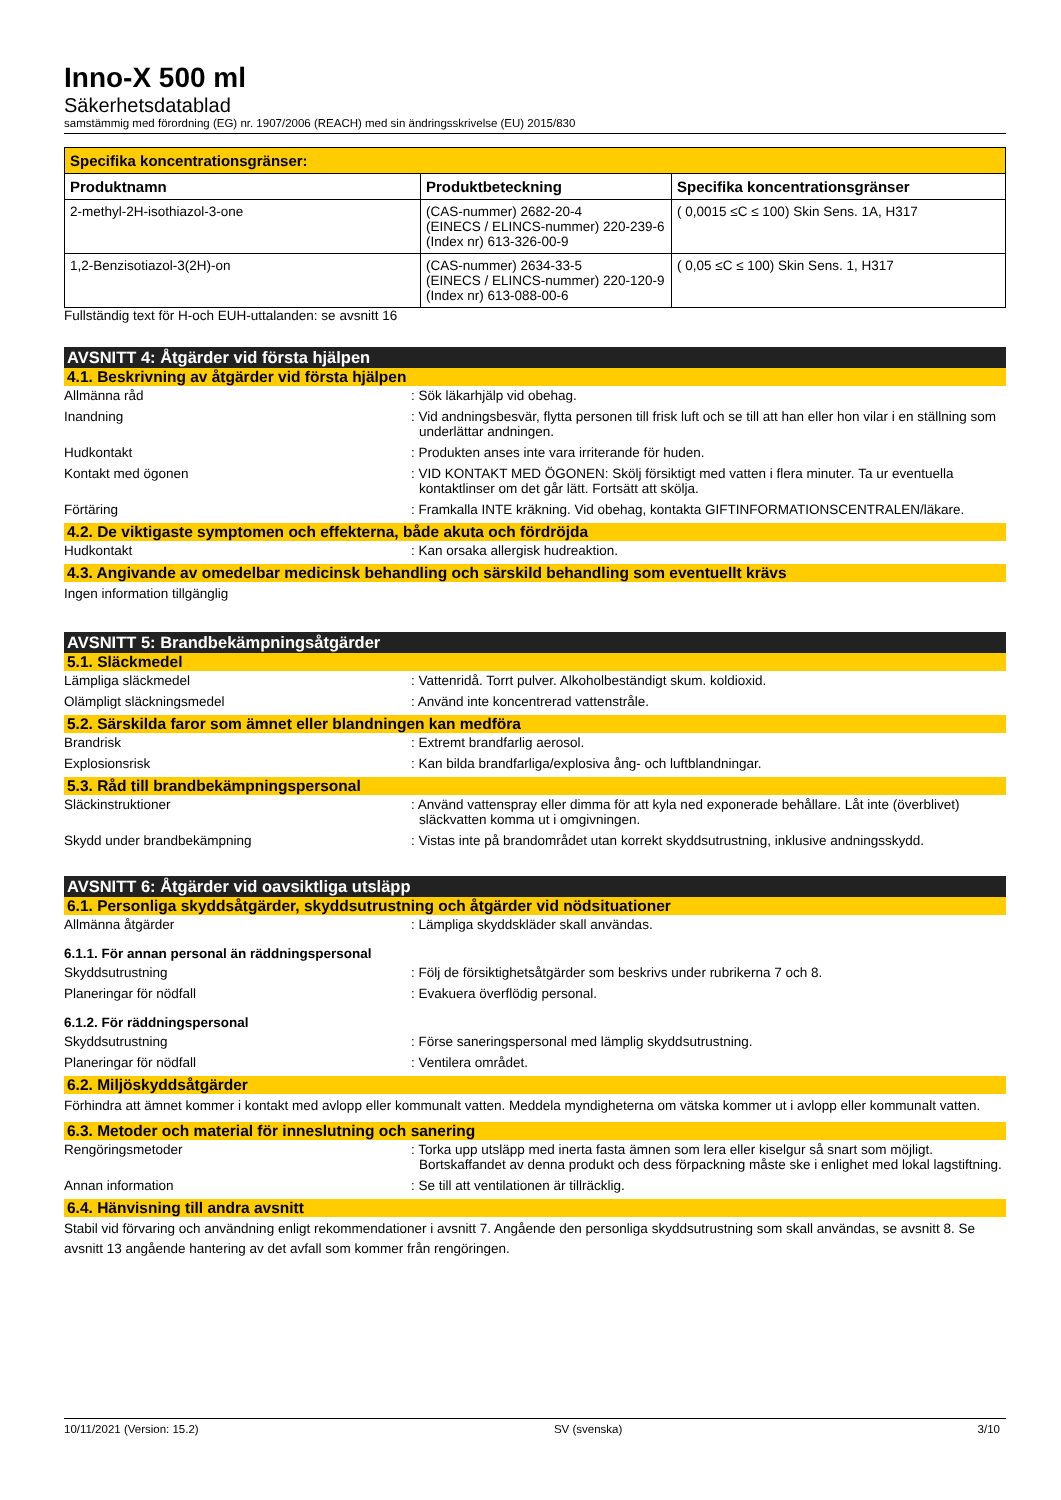Inno-X 500 ml
Säkerhetsdatablad
samstämmig med förordning (EG) nr. 1907/2006 (REACH) med sin ändringsskrivelse (EU) 2015/830
| Specifika koncentrationsgränser: | | |
| --- | --- | --- |
| Produktnamn | Produktbeteckning | Specifika koncentrationsgränser |
| 2-methyl-2H-isothiazol-3-one | (CAS-nummer) 2682-20-4 (EINECS / ELINCS-nummer) 220-239-6 (Index nr) 613-326-00-9 | ( 0,0015 ≤C ≤ 100) Skin Sens. 1A, H317 |
| 1,2-Benzisotiazol-3(2H)-on | (CAS-nummer) 2634-33-5 (EINECS / ELINCS-nummer) 220-120-9 (Index nr) 613-088-00-6 | ( 0,05 ≤C ≤ 100) Skin Sens. 1, H317 |
Fullständig text för H-och EUH-uttalanden: se avsnitt 16
AVSNITT 4: Åtgärder vid första hjälpen
4.1. Beskrivning av åtgärder vid första hjälpen
Allmänna råd : Sök läkarhjälp vid obehag.
Inandning : Vid andningsbesvär, flytta personen till frisk luft och se till att han eller hon vilar i en ställning som underlättar andningen.
Hudkontakt : Produkten anses inte vara irriterande för huden.
Kontakt med ögonen : VID KONTAKT MED ÖGONEN: Skölj försiktigt med vatten i flera minuter. Ta ur eventuella kontaktlinser om det går lätt. Fortsätt att skölja.
Förtäring : Framkalla INTE kräkning. Vid obehag, kontakta GIFTINFORMATIONSCENTRALEN/läkare.
4.2. De viktigaste symptomen och effekterna, både akuta och fördröjda
Hudkontakt : Kan orsaka allergisk hudreaktion.
4.3. Angivande av omedelbar medicinsk behandling och särskild behandling som eventuellt krävs
Ingen information tillgänglig
AVSNITT 5: Brandbekämpningsåtgärder
5.1. Släckmedel
Lämpliga släckmedel : Vattenridå. Torrt pulver. Alkoholbeständigt skum. koldioxid.
Olämpligt släckningsmedel : Använd inte koncentrerad vattenstråle.
5.2. Särskilda faror som ämnet eller blandningen kan medföra
Brandrisk : Extremt brandfarlig aerosol.
Explosionsrisk : Kan bilda brandfarliga/explosiva ång- och luftblandningar.
5.3. Råd till brandbekämpningspersonal
Släckinstruktioner : Använd vattenspray eller dimma för att kyla ned exponerade behållare. Låt inte (överblivet) släckvatten komma ut i omgivningen.
Skydd under brandbekämpning : Vistas inte på brandområdet utan korrekt skyddsutrustning, inklusive andningsskydd.
AVSNITT 6: Åtgärder vid oavsiktliga utsläpp
6.1. Personliga skyddsåtgärder, skyddsutrustning och åtgärder vid nödsituationer
Allmänna åtgärder : Lämpliga skyddskläder skall användas.
6.1.1. För annan personal än räddningspersonal
Skyddsutrustning : Följ de försiktighetsåtgärder som beskrivs under rubrikerna 7 och 8.
Planeringar för nödfall : Evakuera överflödig personal.
6.1.2. För räddningspersonal
Skyddsutrustning : Förse saneringspersonal med lämplig skyddsutrustning.
Planeringar för nödfall : Ventilera området.
6.2. Miljöskyddsåtgärder
Förhindra att ämnet kommer i kontakt med avlopp eller kommunalt vatten. Meddela myndigheterna om vätska kommer ut i avlopp eller kommunalt vatten.
6.3. Metoder och material för inneslutning och sanering
Rengöringsmetoder : Torka upp utsläpp med inerta fasta ämnen som lera eller kiselgur så snart som möjligt. Bortskaffandet av denna produkt och dess förpackning måste ske i enlighet med lokal lagstiftning.
Annan information : Se till att ventilationen är tillräcklig.
6.4. Hänvisning till andra avsnitt
Stabil vid förvaring och användning enligt rekommendationer i avsnitt 7. Angående den personliga skyddsutrustning som skall användas, se avsnitt 8. Se avsnitt 13 angående hantering av det avfall som kommer från rengöringen.
10/11/2021 (Version: 15.2) SV (svenska) 3/10